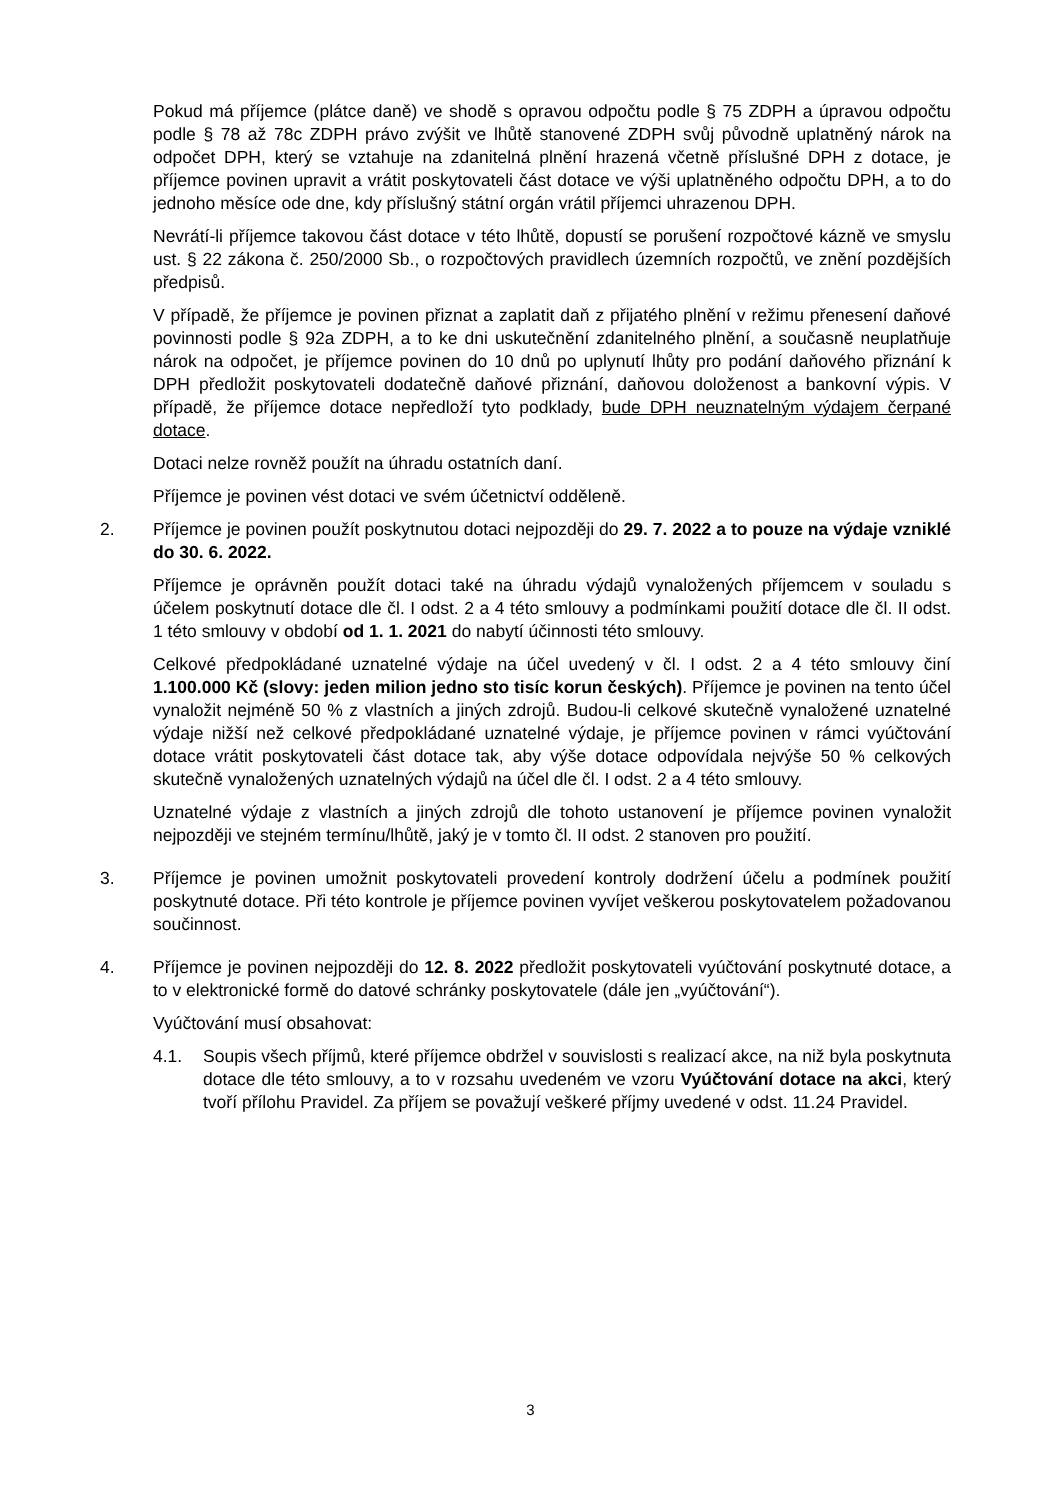Pokud má příjemce (plátce daně) ve shodě s opravou odpočtu podle § 75 ZDPH a úpravou odpočtu podle § 78 až 78c ZDPH právo zvýšit ve lhůtě stanovené ZDPH svůj původně uplatněný nárok na odpočet DPH, který se vztahuje na zdanitelná plnění hrazená včetně příslušné DPH z dotace, je příjemce povinen upravit a vrátit poskytovateli část dotace ve výši uplatněného odpočtu DPH, a to do jednoho měsíce ode dne, kdy příslušný státní orgán vrátil příjemci uhrazenou DPH.
Nevrátí-li příjemce takovou část dotace v této lhůtě, dopustí se porušení rozpočtové kázně ve smyslu ust. § 22 zákona č. 250/2000 Sb., o rozpočtových pravidlech územních rozpočtů, ve znění pozdějších předpisů.
V případě, že příjemce je povinen přiznat a zaplatit daň z přijatého plnění v režimu přenesení daňové povinnosti podle § 92a ZDPH, a to ke dni uskutečnění zdanitelného plnění, a současně neuplatňuje nárok na odpočet, je příjemce povinen do 10 dnů po uplynutí lhůty pro podání daňového přiznání k DPH předložit poskytovateli dodatečně daňové přiznání, daňovou doloženost a bankovní výpis. V případě, že příjemce dotace nepředloží tyto podklady, bude DPH neuznatelným výdajem čerpané dotace.
Dotaci nelze rovněž použít na úhradu ostatních daní.
Příjemce je povinen vést dotaci ve svém účetnictví odděleně.
2. Příjemce je povinen použít poskytnutou dotaci nejpozději do 29. 7. 2022 a to pouze na výdaje vzniklé do 30. 6. 2022.
Příjemce je oprávněn použít dotaci také na úhradu výdajů vynaložených příjemcem v souladu s účelem poskytnutí dotace dle čl. I odst. 2 a 4 této smlouvy a podmínkami použití dotace dle čl. II odst. 1 této smlouvy v období od 1. 1. 2021 do nabytí účinnosti této smlouvy.
Celkové předpokládané uznatelné výdaje na účel uvedený v čl. I odst. 2 a 4 této smlouvy činí 1.100.000 Kč (slovy: jeden milion jedno sto tisíc korun českých). Příjemce je povinen na tento účel vynaložit nejméně 50 % z vlastních a jiných zdrojů. Budou-li celkové skutečně vynaložené uznatelné výdaje nižší než celkové předpokládané uznatelné výdaje, je příjemce povinen v rámci vyúčtování dotace vrátit poskytovateli část dotace tak, aby výše dotace odpovídala nejvýše 50 % celkových skutečně vynaložených uznatelných výdajů na účel dle čl. I odst. 2 a 4 této smlouvy.
Uznatelné výdaje z vlastních a jiných zdrojů dle tohoto ustanovení je příjemce povinen vynaložit nejpozději ve stejném termínu/lhůtě, jaký je v tomto čl. II odst. 2 stanoven pro použití.
3. Příjemce je povinen umožnit poskytovateli provedení kontroly dodržení účelu a podmínek použití poskytnuté dotace. Při této kontrole je příjemce povinen vyvíjet veškerou poskytovatelem požadovanou součinnost.
4. Příjemce je povinen nejpozději do 12. 8. 2022 předložit poskytovateli vyúčtování poskytnuté dotace, a to v elektronické formě do datové schránky poskytovatele (dále jen „vyúčtování“).
Vyúčtování musí obsahovat:
4.1. Soupis všech příjmů, které příjemce obdržel v souvislosti s realizací akce, na niž byla poskytnuta dotace dle této smlouvy, a to v rozsahu uvedeném ve vzoru Vyúčtování dotace na akci, který tvoří přílohu Pravidel. Za příjem se považují veškeré příjmy uvedené v odst. 11.24 Pravidel.
3